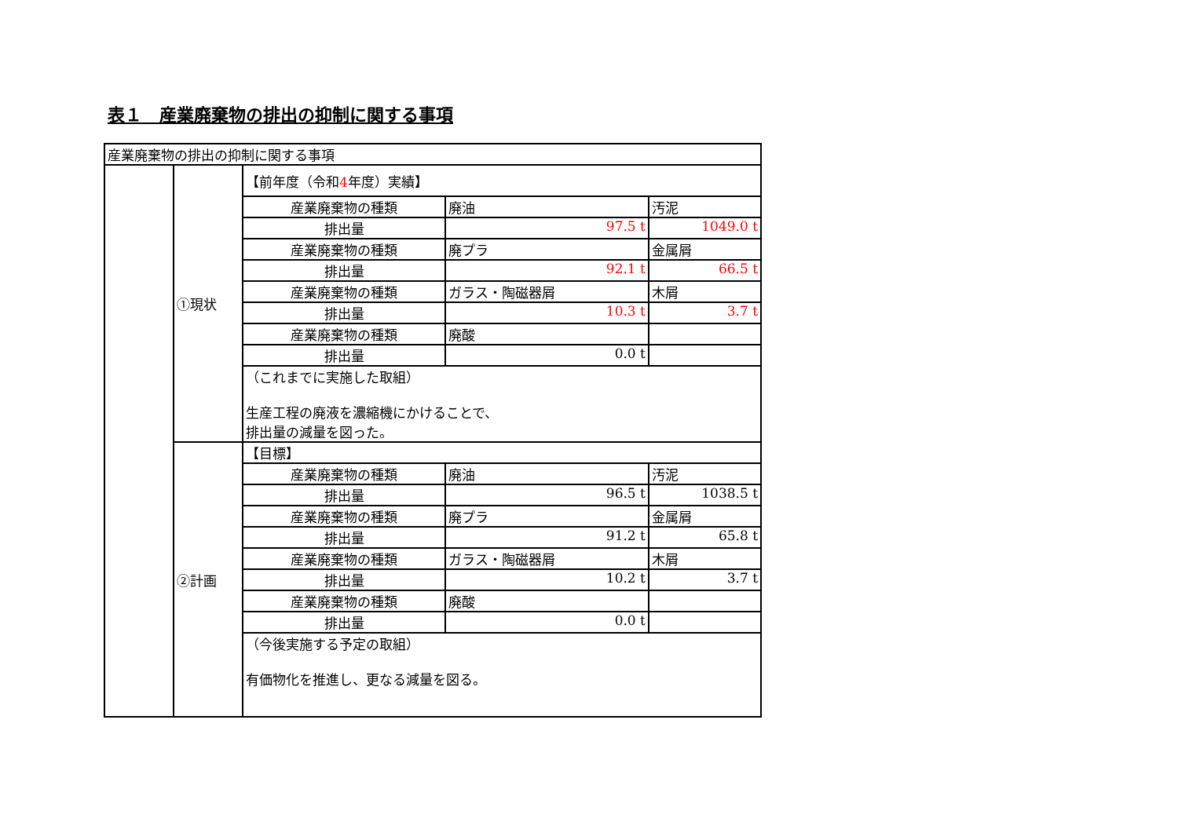表１　産業廃棄物の排出の抑制に関する事項
| 産業廃棄物の排出の抑制に関する事項 | | | | |
| | ①現状 | 【前年度（令和 4 年度）実績】 | | |
| | | 産業廃棄物の種類 | 廃油 | 汚泥 |
| | | 排出量 | 97.5 t | 1049.0 t |
| | | 産業廃棄物の種類 | 廃プラ | 金属屑 |
| | | 排出量 | 92.1 t | 66.5 t |
| | | 産業廃棄物の種類 | ガラス・陶磁器屑 | 木屑 |
| | | 排出量 | 10.3 t | 3.7 t |
| | | 産業廃棄物の種類 | 廃酸 | |
| | | 排出量 | 0.0 t | |
| | | （これまでに実施した取組） 生産工程の廃液を濃縮機にかけることで、 排出量の減量を図った。 | | |
| | ②計画 | 【目標】 | | |
| | | 産業廃棄物の種類 | 廃油 | 汚泥 |
| | | 排出量 | 96.5 t | 1038.5 t |
| | | 産業廃棄物の種類 | 廃プラ | 金属屑 |
| | | 排出量 | 91.2 t | 65.8 t |
| | | 産業廃棄物の種類 | ガラス・陶磁器屑 | 木屑 |
| | | 排出量 | 10.2 t | 3.7 t |
| | | 産業廃棄物の種類 | 廃酸 | |
| | | 排出量 | 0.0 t | |
| | | （今後実施する予定の取組） 有価物化を推進し、更なる減量を図る。 | | |